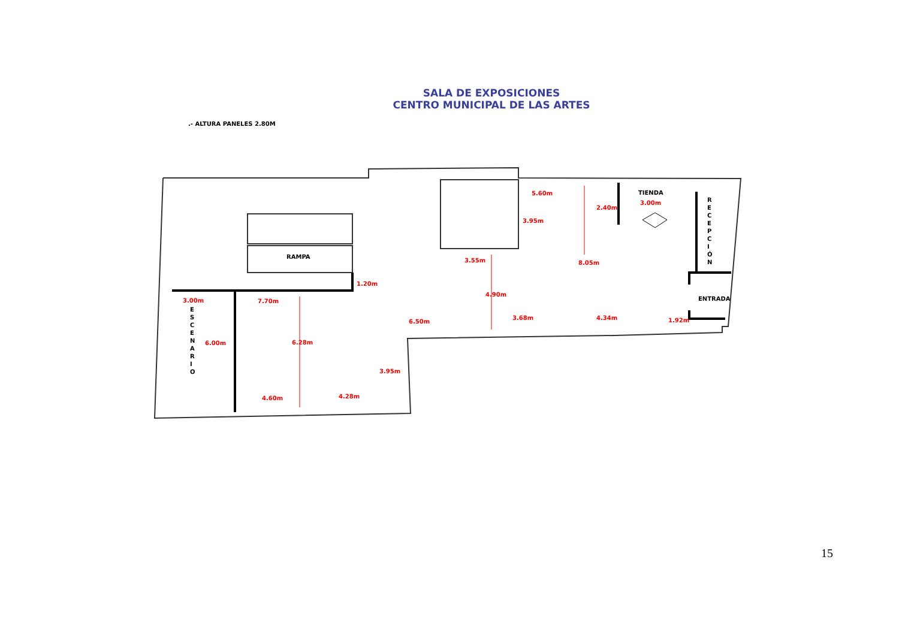SALA DE EXPOSICIONES
CENTRO MUNICIPAL DE LAS ARTES
.- ALTURA PANELES 2.80M
RAMPA
TIENDA
ENTRADA
R
E
C
E
P
C
I
Ó
N
E
S
C
E
N
A
R
I
O
5.60m
2.40m
3.00m
3.95m
3.55m
8.05m
1.20m
4.90m
3.00m
7.70m
3.68m
4.34m
1.92m
6.50m
6.00m
6.28m
3.95m
4.60m
4.28m
15